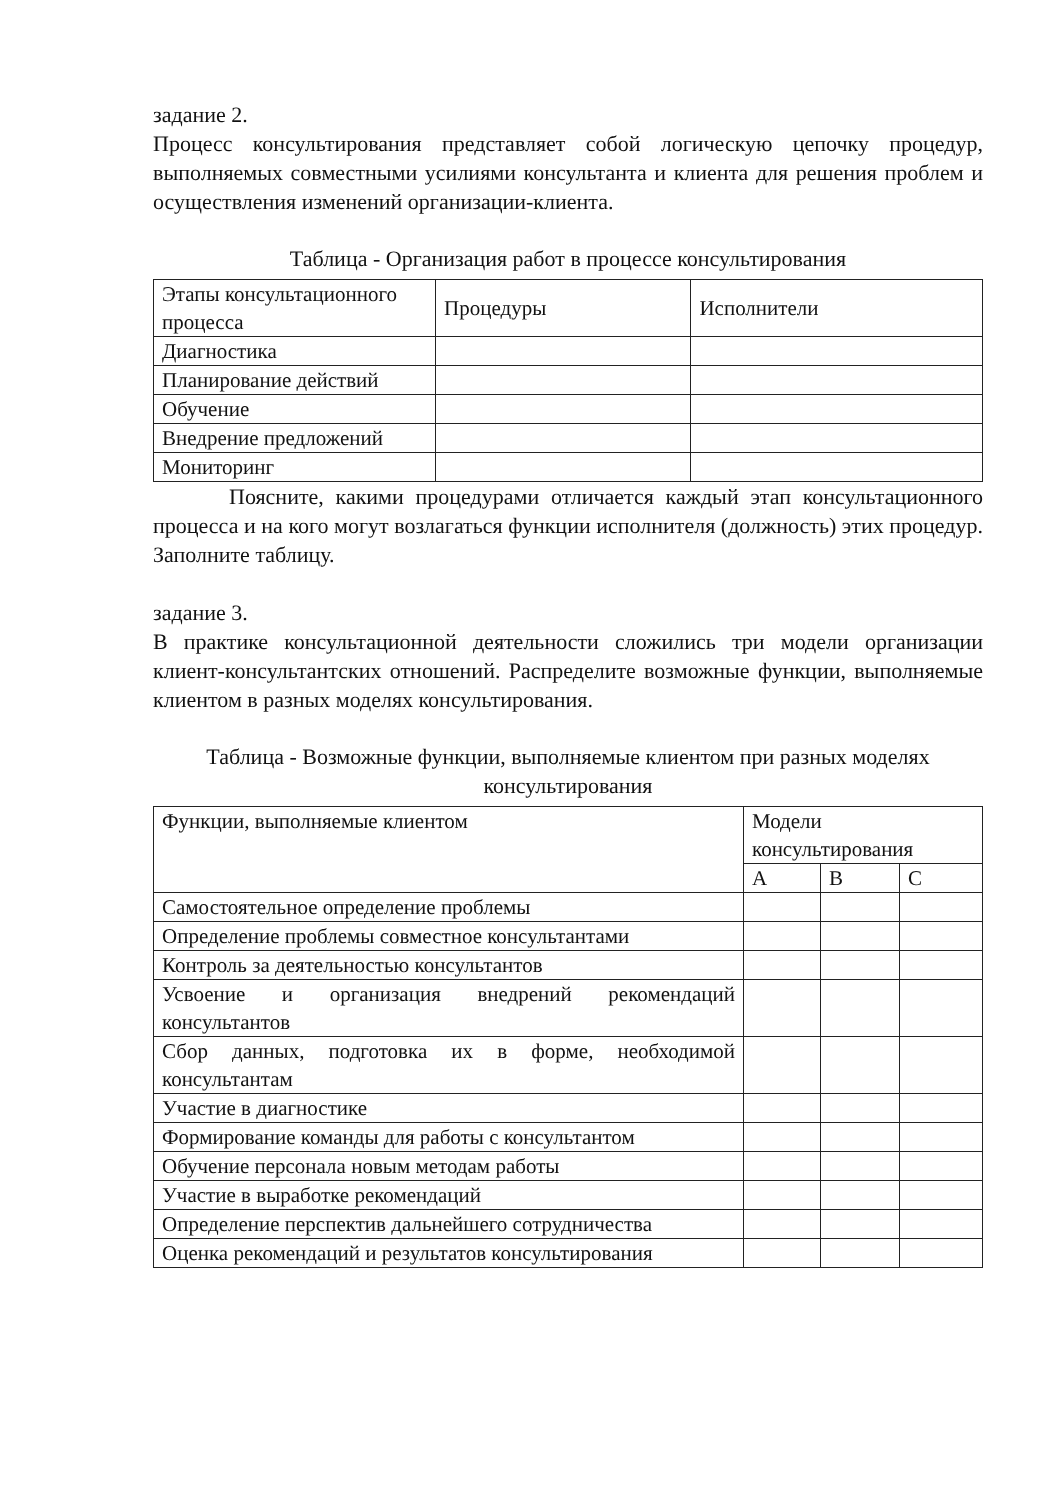задание 2.
Процесс консультирования представляет собой логическую цепочку процедур, выполняемых совместными усилиями консультанта и клиента для решения проблем и осуществления изменений организации-клиента.
Таблица - Организация работ в процессе консультирования
| Этапы консультационного процесса | Процедуры | Исполнители |
| Диагностика | | |
| Планирование действий | | |
| Обучение | | |
| Внедрение предложений | | |
| Мониторинг | | |
Поясните, какими процедурами отличается каждый этап консультационного процесса и на кого могут возлагаться функции исполнителя (должность) этих процедур. Заполните таблицу.
задание 3.
В практике консультационной деятельности сложились три модели организации клиент-консультантских отношений. Распределите возможные функции, выполняемые клиентом в разных моделях консультирования.
Таблица - Возможные функции, выполняемые клиентом при разных моделях консультирования
| Функции, выполняемые клиентом | Модели консультирования | | |
| | A | B | C |
| Самостоятельное определение проблемы | | | |
| Определение проблемы совместное консультантами | | | |
| Контроль за деятельностью консультантов | | | |
| Усвоение и организация внедрений рекомендаций консультантов | | | |
| Сбор данных, подготовка их в форме, необходимой консультантам | | | |
| Участие в диагностике | | | |
| Формирование команды для работы с консультантом | | | |
| Обучение персонала новым методам работы | | | |
| Участие в выработке рекомендаций | | | |
| Определение перспектив дальнейшего сотрудничества | | | |
| Оценка рекомендаций и результатов консультирования | | | |